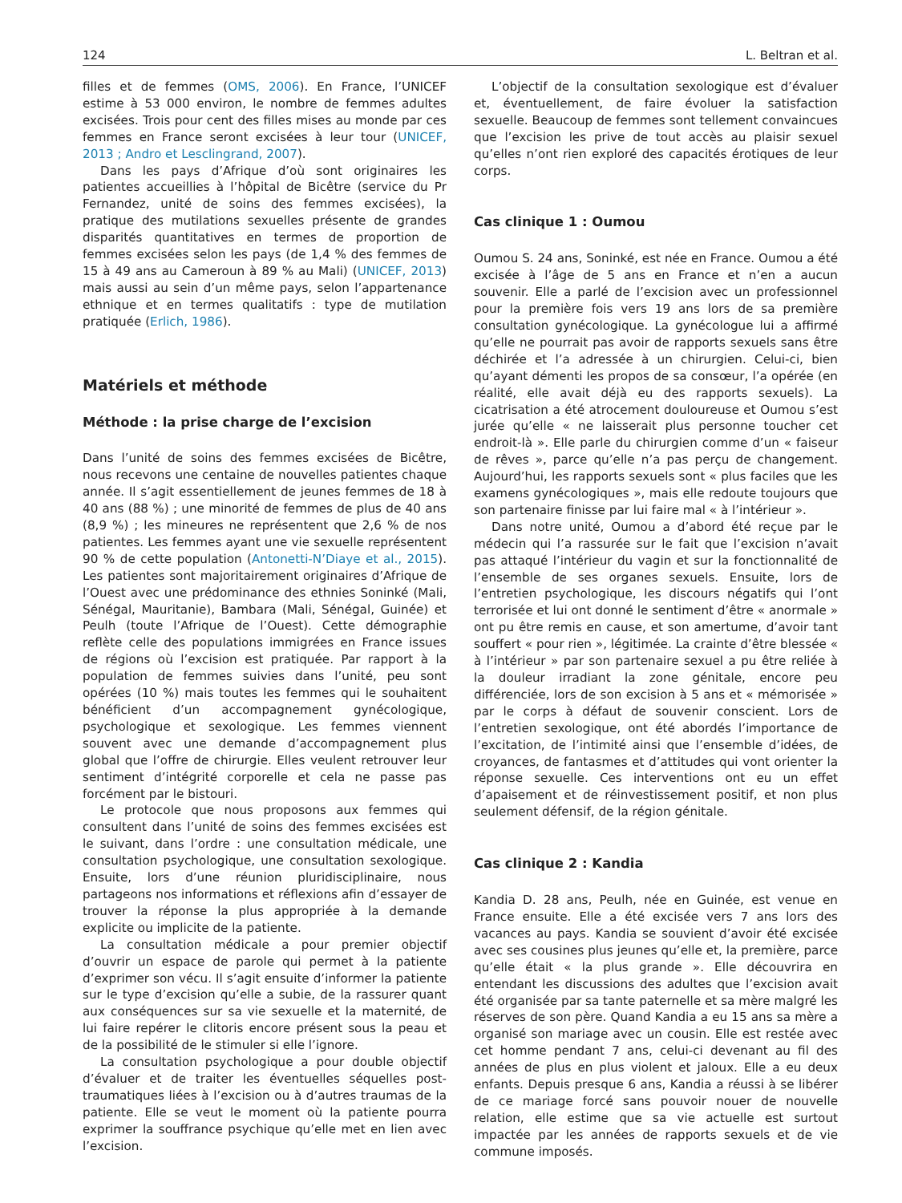124 L. Beltran et al.
filles et de femmes (OMS, 2006). En France, l’UNICEF estime à 53 000 environ, le nombre de femmes adultes excisées. Trois pour cent des filles mises au monde par ces femmes en France seront excisées à leur tour (UNICEF, 2013 ; Andro et Lesclingrand, 2007).
Dans les pays d’Afrique d’où sont originaires les patientes accueillies à l’hôpital de Bicêtre (service du Pr Fernandez, unité de soins des femmes excisées), la pratique des mutilations sexuelles présente de grandes disparités quantitatives en termes de proportion de femmes excisées selon les pays (de 1,4 % des femmes de 15 à 49 ans au Cameroun à 89 % au Mali) (UNICEF, 2013) mais aussi au sein d’un même pays, selon l’appartenance ethnique et en termes qualitatifs : type de mutilation pratiquée (Erlich, 1986).
Matériels et méthode
Méthode : la prise charge de l’excision
Dans l’unité de soins des femmes excisées de Bicêtre, nous recevons une centaine de nouvelles patientes chaque année. Il s’agit essentiellement de jeunes femmes de 18 à 40 ans (88 %) ; une minorité de femmes de plus de 40 ans (8,9 %) ; les mineures ne représentent que 2,6 % de nos patientes. Les femmes ayant une vie sexuelle représentent 90 % de cette population (Antonetti-N’Diaye et al., 2015). Les patientes sont majoritairement originaires d’Afrique de l’Ouest avec une prédominance des ethnies Soninké (Mali, Sénégal, Mauritanie), Bambara (Mali, Sénégal, Guinée) et Peulh (toute l’Afrique de l’Ouest). Cette démographie reflète celle des populations immigrées en France issues de régions où l’excision est pratiquée. Par rapport à la population de femmes suivies dans l’unité, peu sont opérées (10 %) mais toutes les femmes qui le souhaitent bénéficient d’un accompagnement gynécologique, psychologique et sexologique. Les femmes viennent souvent avec une demande d’accompagnement plus global que l’offre de chirurgie. Elles veulent retrouver leur sentiment d’intégrité corporelle et cela ne passe pas forcément par le bistouri.
Le protocole que nous proposons aux femmes qui consultent dans l’unité de soins des femmes excisées est le suivant, dans l’ordre : une consultation médicale, une consultation psychologique, une consultation sexologique. Ensuite, lors d’une réunion pluridisciplinaire, nous partageons nos informations et réflexions afin d’essayer de trouver la réponse la plus appropriée à la demande explicite ou implicite de la patiente.
La consultation médicale a pour premier objectif d’ouvrir un espace de parole qui permet à la patiente d’exprimer son vécu. Il s’agit ensuite d’informer la patiente sur le type d’excision qu’elle a subie, de la rassurer quant aux conséquences sur sa vie sexuelle et la maternité, de lui faire repérer le clitoris encore présent sous la peau et de la possibilité de le stimuler si elle l’ignore.
La consultation psychologique a pour double objectif d’évaluer et de traiter les éventuelles séquelles post-traumatiques liées à l’excision ou à d’autres traumas de la patiente. Elle se veut le moment où la patiente pourra exprimer la souffrance psychique qu’elle met en lien avec l’excision.
L’objectif de la consultation sexologique est d’évaluer et, éventuellement, de faire évoluer la satisfaction sexuelle. Beaucoup de femmes sont tellement convaincues que l’excision les prive de tout accès au plaisir sexuel qu’elles n’ont rien exploré des capacités érotiques de leur corps.
Cas clinique 1 : Oumou
Oumou S. 24 ans, Soninké, est née en France. Oumou a été excisée à l’âge de 5 ans en France et n’en a aucun souvenir. Elle a parlé de l’excision avec un professionnel pour la première fois vers 19 ans lors de sa première consultation gynécologique. La gynécologue lui a affirmé qu’elle ne pourrait pas avoir de rapports sexuels sans être déchirée et l’a adressée à un chirurgien. Celui-ci, bien qu’ayant démenti les propos de sa consœur, l’a opérée (en réalité, elle avait déjà eu des rapports sexuels). La cicatrisation a été atrocement douloureuse et Oumou s’est jurée qu’elle « ne laisserait plus personne toucher cet endroit-là ». Elle parle du chirurgien comme d’un « faiseur de rêves », parce qu’elle n’a pas perçu de changement. Aujourd’hui, les rapports sexuels sont « plus faciles que les examens gynécologiques », mais elle redoute toujours que son partenaire finisse par lui faire mal « à l’intérieur ».
Dans notre unité, Oumou a d’abord été reçue par le médecin qui l’a rassurée sur le fait que l’excision n’avait pas attaqué l’intérieur du vagin et sur la fonctionnalité de l’ensemble de ses organes sexuels. Ensuite, lors de l’entretien psychologique, les discours négatifs qui l’ont terrorisée et lui ont donné le sentiment d’être « anormale » ont pu être remis en cause, et son amertume, d’avoir tant souffert « pour rien », légitimée. La crainte d’être blessée « à l’intérieur » par son partenaire sexuel a pu être reliée à la douleur irradiant la zone génitale, encore peu différenciée, lors de son excision à 5 ans et « mémorisée » par le corps à défaut de souvenir conscient. Lors de l’entretien sexologique, ont été abordés l’importance de l’excitation, de l’intimité ainsi que l’ensemble d’idées, de croyances, de fantasmes et d’attitudes qui vont orienter la réponse sexuelle. Ces interventions ont eu un effet d’apaisement et de réinvestissement positif, et non plus seulement défensif, de la région génitale.
Cas clinique 2 : Kandia
Kandia D. 28 ans, Peulh, née en Guinée, est venue en France ensuite. Elle a été excisée vers 7 ans lors des vacances au pays. Kandia se souvient d’avoir été excisée avec ses cousines plus jeunes qu’elle et, la première, parce qu’elle était « la plus grande ». Elle découvrira en entendant les discussions des adultes que l’excision avait été organisée par sa tante paternelle et sa mère malgré les réserves de son père. Quand Kandia a eu 15 ans sa mère a organisé son mariage avec un cousin. Elle est restée avec cet homme pendant 7 ans, celui-ci devenant au fil des années de plus en plus violent et jaloux. Elle a eu deux enfants. Depuis presque 6 ans, Kandia a réussi à se libérer de ce mariage forcé sans pouvoir nouer de nouvelle relation, elle estime que sa vie actuelle est surtout impactée par les années de rapports sexuels et de vie commune imposés.